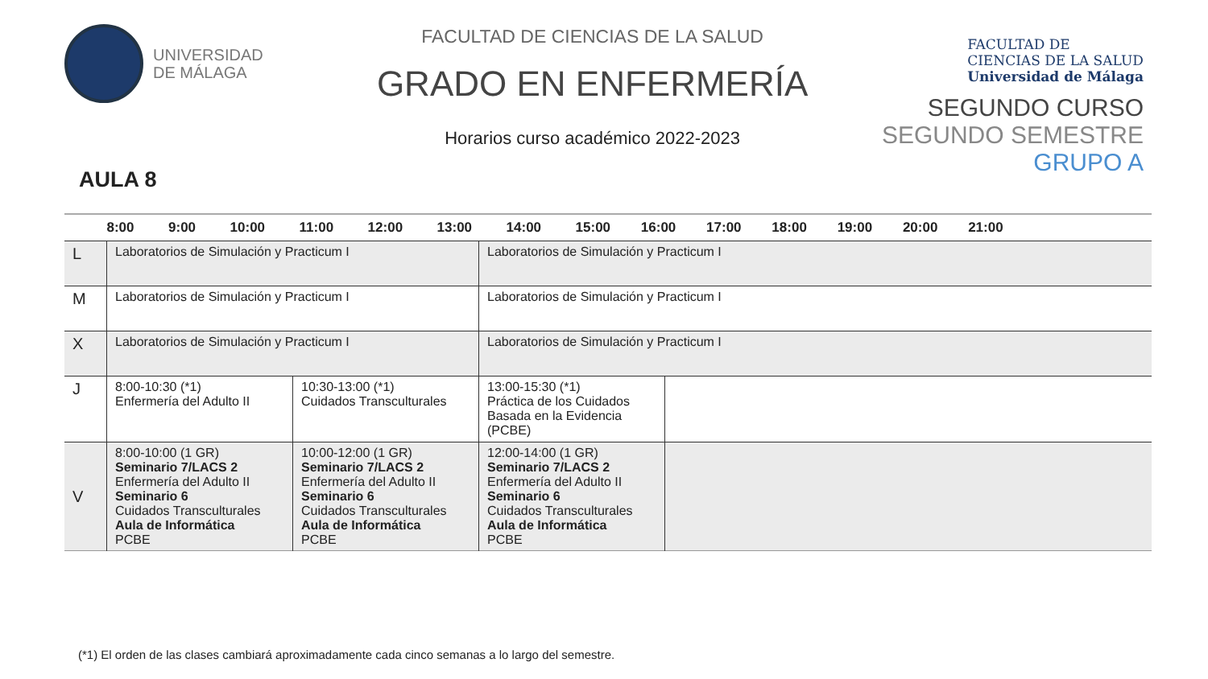UNIVERSIDAD
DE MÁLAGA
AULA 8
FACULTAD DE CIENCIAS DE LA SALUD
GRADO EN ENFERMERÍA
Horarios curso académico 2022-2023
FACULTAD DE
CIENCIAS DE LA SALUD
Universidad de Málaga
SEGUNDO CURSO
SEGUNDO SEMESTRE
GRUPO A
| | 8:00 9:00 10:00 11:00 12:00 13:00 14:00 15:00 16:00 17:00 18:00 19:00 20:00 21:00 | | | |
| --- | --- | --- | --- | --- |
| L | Laboratorios de Simulación y Practicum I | | Laboratorios de Simulación y Practicum I | |
| M | Laboratorios de Simulación y Practicum I | | Laboratorios de Simulación y Practicum I | |
| X | Laboratorios de Simulación y Practicum I | | Laboratorios de Simulación y Practicum I | |
| J | 8:00-10:30 (*1) Enfermería del Adulto II | 10:30-13:00 (*1) Cuidados Transculturales | 13:00-15:30 (*1) Práctica de los Cuidados Basada en la Evidencia (PCBE) | |
| V | 8:00-10:00 (1 GR) Seminario 7/LACS 2 Enfermería del Adulto II Seminario 6 Cuidados Transculturales Aula de Informática PCBE | 10:00-12:00 (1 GR) Seminario 7/LACS 2 Enfermería del Adulto II Seminario 6 Cuidados Transculturales Aula de Informática PCBE | 12:00-14:00 (1 GR) Seminario 7/LACS 2 Enfermería del Adulto II Seminario 6 Cuidados Transculturales Aula de Informática PCBE | |
(*1) El orden de las clases cambiará aproximadamente cada cinco semanas a lo largo del semestre.